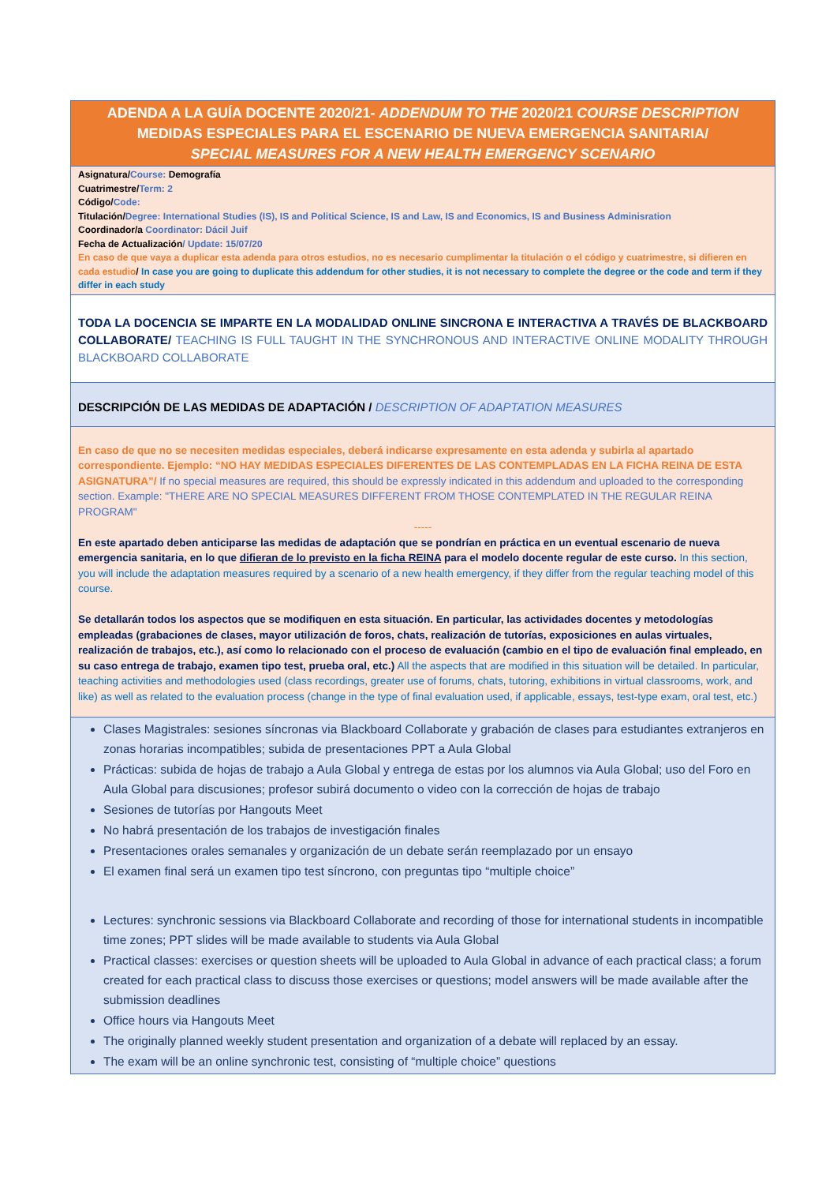| ADENDA A LA GUÍA DOCENTE 2020/21- ADDENDUM TO THE 2020/21 COURSE DESCRIPTION MEDIDAS ESPECIALES PARA EL ESCENARIO DE NUEVA EMERGENCIA SANITARIA/ SPECIAL MEASURES FOR A NEW HEALTH EMERGENCY SCENARIO |
| Asignatura/ Course: Demografía Cuatrimestre/ Term: 2 Código/ Code: Titulación/ Degree: International Studies (IS), IS and Political Science, IS and Law, IS and Economics, IS and Business Adminisration Coordinador/a Coordinator: Dácil Juif Fecha de Actualización / Update: 15/07/20 En caso de que vaya a duplicar esta adenda para otros estudios, no es necesario cumplimentar la titulación o el código y cuatrimestre, si difieren en cada estudio / In case you are going to duplicate this addendum for other studies, it is not necessary to complete the degree or the code and term if they differ in each study |
| TODA LA DOCENCIA SE IMPARTE EN LA MODALIDAD ONLINE SINCRONA E INTERACTIVA A TRAVÉS DE BLACKBOARD COLLABORATE/ TEACHING IS FULL TAUGHT IN THE SYNCHRONOUS AND INTERACTIVE ONLINE MODALITY THROUGH BLACKBOARD COLLABORATE |
| DESCRIPCIÓN DE LAS MEDIDAS DE ADAPTACIÓN / DESCRIPTION OF ADAPTATION MEASURES |
| En caso de que no se necesiten medidas especiales, deberá indicarse expresamente en esta adenda y subirla al apartado correspondiente. Ejemplo: “NO HAY MEDIDAS ESPECIALES DIFERENTES DE LAS CONTEMPLADAS EN LA FICHA REINA DE ESTA ASIGNATURA”/ If no special measures are required, this should be expressly indicated in this addendum and uploaded to the corresponding section. Example: "THERE ARE NO SPECIAL MEASURES DIFFERENT FROM THOSE CONTEMPLATED IN THE REGULAR REINA PROGRAM" ----- En este apartado deben anticiparse las medidas de adaptación que se pondrían en práctica en un eventual escenario de nueva emergencia sanitaria, en lo que difieran de lo previsto en la ficha REINA para el modelo docente regular de este curso. In this section, you will include the adaptation measures required by a scenario of a new health emergency, if they differ from the regular teaching model of this course. Se detallarán todos los aspectos que se modifiquen en esta situación. En particular, las actividades docentes y metodologías empleadas (grabaciones de clases, mayor utilización de foros, chats, realización de tutorías, exposiciones en aulas virtuales, realización de trabajos, etc.), así como lo relacionado con el proceso de evaluación (cambio en el tipo de evaluación final empleado, en su caso entrega de trabajo, examen tipo test, prueba oral, etc.) All the aspects that are modified in this situation will be detailed. In particular, teaching activities and methodologies used (class recordings, greater use of forums, chats, tutoring, exhibitions in virtual classrooms, work, and like) as well as related to the evaluation process (change in the type of final evaluation used, if applicable, essays, test-type exam, oral test, etc.) |
| Clases Magistrales: sesiones síncronas via Blackboard Collaborate y grabación de clases para estudiantes extranjeros en zonas horarias incompatibles; subida de presentaciones PPT a Aula Global Prácticas: subida de hojas de trabajo a Aula Global y entrega de estas por los alumnos via Aula Global; uso del Foro en Aula Global para discusiones; profesor subirá documento o video con la corrección de hojas de trabajo Sesiones de tutorías por Hangouts Meet No habrá presentación de los trabajos de investigación finales Presentaciones orales semanales y organización de un debate serán reemplazado por un ensayo El examen final será un examen tipo test síncrono, con preguntas tipo “multiple choice” Lectures: synchronic sessions via Blackboard Collaborate and recording of those for international students in incompatible time zones; PPT slides will be made available to students via Aula Global Practical classes: exercises or question sheets will be uploaded to Aula Global in advance of each practical class; a forum created for each practical class to discuss those exercises or questions; model answers will be made available after the submission deadlines Office hours via Hangouts Meet The originally planned weekly student presentation and organization of a debate will replaced by an essay. The exam will be an online synchronic test, consisting of “multiple choice” questions |